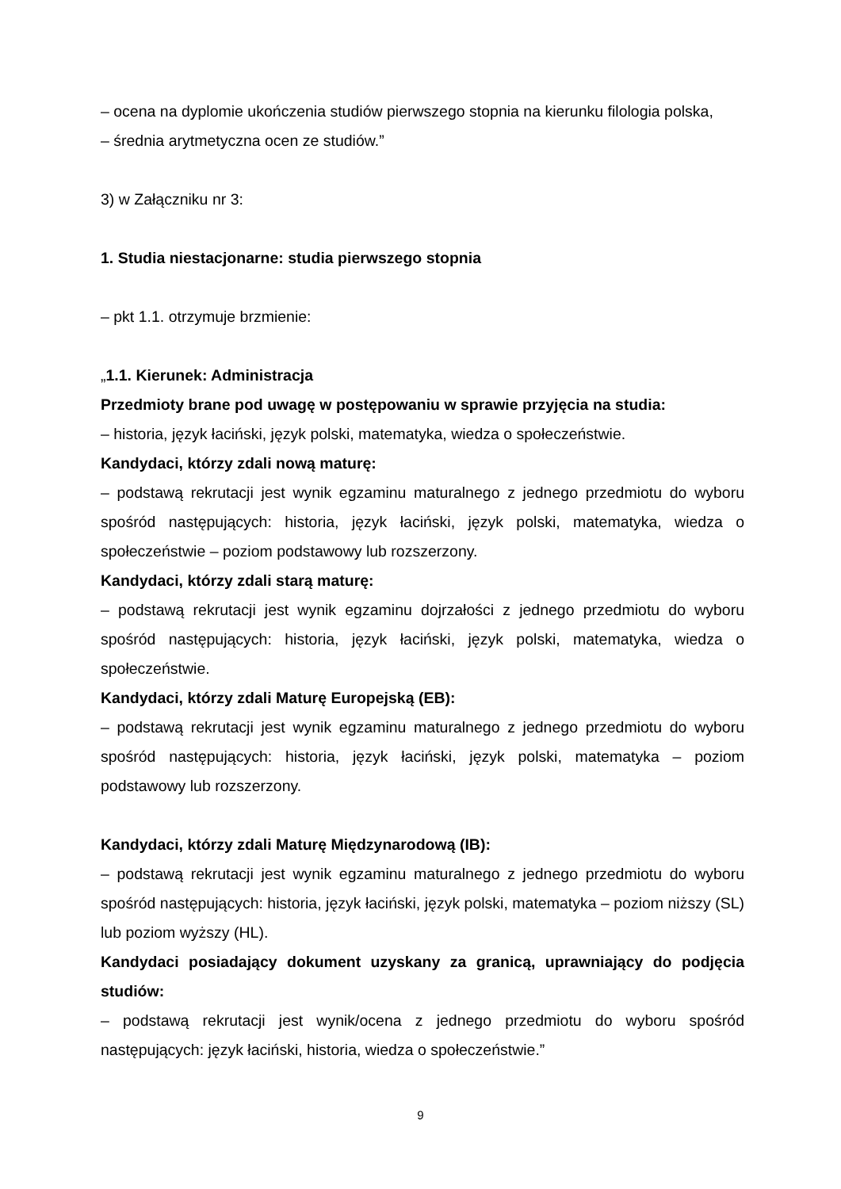– ocena na dyplomie ukończenia studiów pierwszego stopnia na kierunku filologia polska,
– średnia arytmetyczna ocen ze studiów.”
3) w Załączniku nr 3:
1. Studia niestacjonarne: studia pierwszego stopnia
– pkt 1.1. otrzymuje brzmienie:
„1.1. Kierunek: Administracja
Przedmioty brane pod uwagę w postępowaniu w sprawie przyjęcia na studia:
– historia, język łaciński, język polski, matematyka, wiedza o społeczeństwie.
Kandydaci, którzy zdali nową maturę:
– podstawą rekrutacji jest wynik egzaminu maturalnego z jednego przedmiotu do wyboru spośród następujących: historia, język łaciński, język polski, matematyka, wiedza o społeczeństwie – poziom podstawowy lub rozszerzony.
Kandydaci, którzy zdali starą maturę:
– podstawą rekrutacji jest wynik egzaminu dojrzałości z jednego przedmiotu do wyboru spośród następujących: historia, język łaciński, język polski, matematyka, wiedza o społeczeństwie.
Kandydaci, którzy zdali Maturę Europejską (EB):
– podstawą rekrutacji jest wynik egzaminu maturalnego z jednego przedmiotu do wyboru spośród następujących: historia, język łaciński, język polski, matematyka – poziom podstawowy lub rozszerzony.
Kandydaci, którzy zdali Maturę Międzynarodową (IB):
– podstawą rekrutacji jest wynik egzaminu maturalnego z jednego przedmiotu do wyboru spośród następujących: historia, język łaciński, język polski, matematyka – poziom niższy (SL) lub poziom wyższy (HL).
Kandydaci posiadający dokument uzyskany za granicą, uprawniający do podjęcia studiów:
– podstawą rekrutacji jest wynik/ocena z jednego przedmiotu do wyboru spośród następujących: język łaciński, historia, wiedza o społeczeństwie.”
9